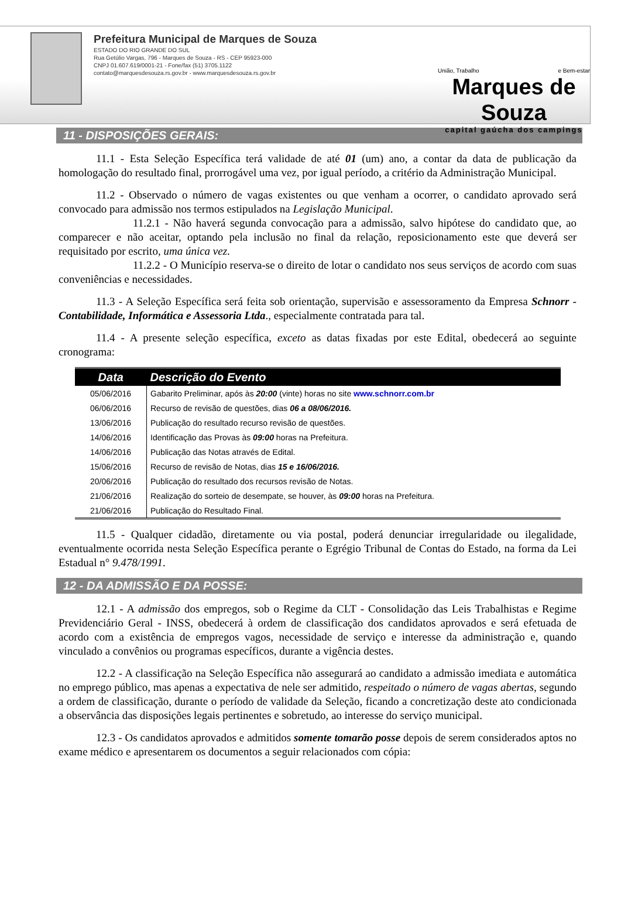Prefeitura Municipal de Marques de Souza
ESTADO DO RIO GRANDE DO SUL
Rua Getúlio Vargas, 796 - Marques de Souza - RS - CEP 95923-000
CNPJ 01.607.619/0001-21 - Fone/fax (51) 3705.1122
contato@marquesdesouza.rs.gov.br - www.marquesdesouza.rs.gov.br
União, Trabalho e Bem-estar
Marques de Souza
capital gaúcha dos campings
11 - DISPOSIÇÕES GERAIS:
11.1 - Esta Seleção Específica terá validade de até 01 (um) ano, a contar da data de publicação da homologação do resultado final, prorrogável uma vez, por igual período, a critério da Administração Municipal.
11.2 - Observado o número de vagas existentes ou que venham a ocorrer, o candidato aprovado será convocado para admissão nos termos estipulados na Legislação Municipal.
11.2.1 - Não haverá segunda convocação para a admissão, salvo hipótese do candidato que, ao comparecer e não aceitar, optando pela inclusão no final da relação, reposicionamento este que deverá ser requisitado por escrito, uma única vez.
11.2.2 - O Município reserva-se o direito de lotar o candidato nos seus serviços de acordo com suas conveniências e necessidades.
11.3 - A Seleção Específica será feita sob orientação, supervisão e assessoramento da Empresa Schnorr - Contabilidade, Informática e Assessoria Ltda., especialmente contratada para tal.
11.4 - A presente seleção específica, exceto as datas fixadas por este Edital, obedecerá ao seguinte cronograma:
| Data | Descrição do Evento |
| --- | --- |
| 05/06/2016 | Gabarito Preliminar, após às 20:00 (vinte) horas no site www.schnorr.com.br |
| 06/06/2016 | Recurso de revisão de questões, dias 06 a 08/06/2016. |
| 13/06/2016 | Publicação do resultado recurso revisão de questões. |
| 14/06/2016 | Identificação das Provas às 09:00 horas na Prefeitura. |
| 14/06/2016 | Publicação das Notas através de Edital. |
| 15/06/2016 | Recurso de revisão de Notas, dias 15 e 16/06/2016. |
| 20/06/2016 | Publicação do resultado dos recursos revisão de Notas. |
| 21/06/2016 | Realização do sorteio de desempate, se houver, às 09:00 horas na Prefeitura. |
| 21/06/2016 | Publicação do Resultado Final. |
11.5 - Qualquer cidadão, diretamente ou via postal, poderá denunciar irregularidade ou ilegalidade, eventualmente ocorrida nesta Seleção Específica perante o Egrégio Tribunal de Contas do Estado, na forma da Lei Estadual n° 9.478/1991.
12 - DA ADMISSÃO E DA POSSE:
12.1 - A admissão dos empregos, sob o Regime da CLT - Consolidação das Leis Trabalhistas e Regime Previdenciário Geral - INSS, obedecerá à ordem de classificação dos candidatos aprovados e será efetuada de acordo com a existência de empregos vagos, necessidade de serviço e interesse da administração e, quando vinculado a convênios ou programas específicos, durante a vigência destes.
12.2 - A classificação na Seleção Específica não assegurará ao candidato a admissão imediata e automática no emprego público, mas apenas a expectativa de nele ser admitido, respeitado o número de vagas abertas, segundo a ordem de classificação, durante o período de validade da Seleção, ficando a concretização deste ato condicionada a observância das disposições legais pertinentes e sobretudo, ao interesse do serviço municipal.
12.3 - Os candidatos aprovados e admitidos somente tomarão posse depois de serem considerados aptos no exame médico e apresentarem os documentos a seguir relacionados com cópia: